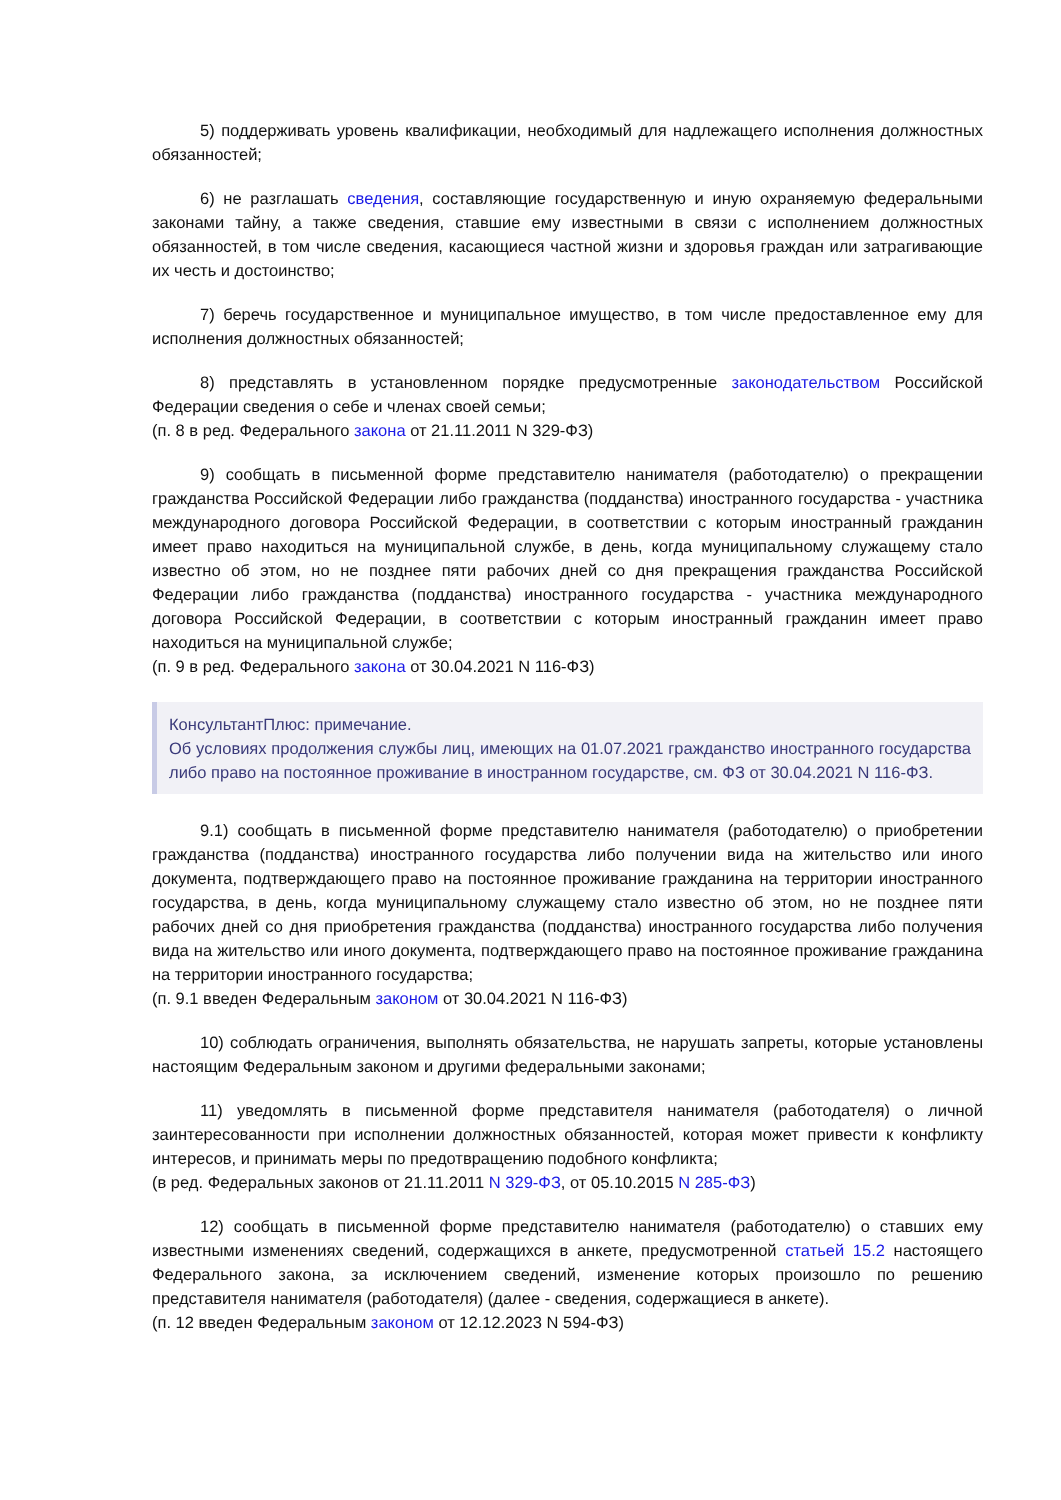5) поддерживать уровень квалификации, необходимый для надлежащего исполнения должностных обязанностей;
6) не разглашать сведения, составляющие государственную и иную охраняемую федеральными законами тайну, а также сведения, ставшие ему известными в связи с исполнением должностных обязанностей, в том числе сведения, касающиеся частной жизни и здоровья граждан или затрагивающие их честь и достоинство;
7) беречь государственное и муниципальное имущество, в том числе предоставленное ему для исполнения должностных обязанностей;
8) представлять в установленном порядке предусмотренные законодательством Российской Федерации сведения о себе и членах своей семьи;
(п. 8 в ред. Федерального закона от 21.11.2011 N 329-ФЗ)
9) сообщать в письменной форме представителю нанимателя (работодателю) о прекращении гражданства Российской Федерации либо гражданства (подданства) иностранного государства - участника международного договора Российской Федерации, в соответствии с которым иностранный гражданин имеет право находиться на муниципальной службе, в день, когда муниципальному служащему стало известно об этом, но не позднее пяти рабочих дней со дня прекращения гражданства Российской Федерации либо гражданства (подданства) иностранного государства - участника международного договора Российской Федерации, в соответствии с которым иностранный гражданин имеет право находиться на муниципальной службе;
(п. 9 в ред. Федерального закона от 30.04.2021 N 116-ФЗ)
КонсультантПлюс: примечание.
Об условиях продолжения службы лиц, имеющих на 01.07.2021 гражданство иностранного государства либо право на постоянное проживание в иностранном государстве, см. ФЗ от 30.04.2021 N 116-ФЗ.
9.1) сообщать в письменной форме представителю нанимателя (работодателю) о приобретении гражданства (подданства) иностранного государства либо получении вида на жительство или иного документа, подтверждающего право на постоянное проживание гражданина на территории иностранного государства, в день, когда муниципальному служащему стало известно об этом, но не позднее пяти рабочих дней со дня приобретения гражданства (подданства) иностранного государства либо получения вида на жительство или иного документа, подтверждающего право на постоянное проживание гражданина на территории иностранного государства;
(п. 9.1 введен Федеральным законом от 30.04.2021 N 116-ФЗ)
10) соблюдать ограничения, выполнять обязательства, не нарушать запреты, которые установлены настоящим Федеральным законом и другими федеральными законами;
11) уведомлять в письменной форме представителя нанимателя (работодателя) о личной заинтересованности при исполнении должностных обязанностей, которая может привести к конфликту интересов, и принимать меры по предотвращению подобного конфликта;
(в ред. Федеральных законов от 21.11.2011 N 329-ФЗ, от 05.10.2015 N 285-ФЗ)
12) сообщать в письменной форме представителю нанимателя (работодателю) о ставших ему известными изменениях сведений, содержащихся в анкете, предусмотренной статьей 15.2 настоящего Федерального закона, за исключением сведений, изменение которых произошло по решению представителя нанимателя (работодателя) (далее - сведения, содержащиеся в анкете).
(п. 12 введен Федеральным законом от 12.12.2023 N 594-ФЗ)